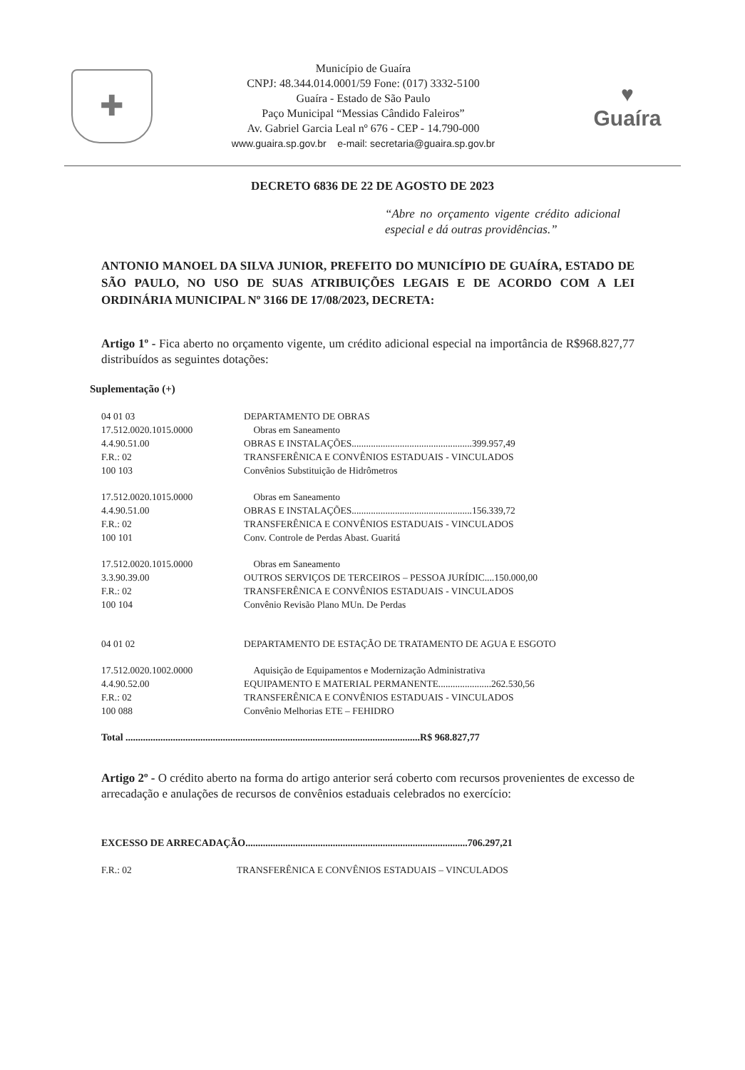✚
Município de Guaíra
CNPJ: 48.344.014.0001/59 Fone: (017) 3332-5100
Guaíra - Estado de São Paulo
Paço Municipal “Messias Cândido Faleiros”
Av. Gabriel Garcia Leal nº 676 - CEP - 14.790-000
www.guaira.sp.gov.br e-mail: secretaria@guaira.sp.gov.br
♥
Guaíra
DECRETO 6836 DE 22 DE AGOSTO DE 2023
“Abre no orçamento vigente crédito adicional especial e dá outras providências.”
ANTONIO MANOEL DA SILVA JUNIOR, PREFEITO DO MUNICÍPIO DE GUAÍRA, ESTADO DE SÃO PAULO, NO USO DE SUAS ATRIBUIÇÕES LEGAIS E DE ACORDO COM A LEI ORDINÁRIA MUNICIPAL Nº 3166 DE 17/08/2023, DECRETA:
Artigo 1º - Fica aberto no orçamento vigente, um crédito adicional especial na importância de R$968.827,77 distribuídos as seguintes dotações:
Suplementação (+)
| 04 01 03 | DEPARTAMENTO DE OBRAS |
| 17.512.0020.1015.0000 | Obras em Saneamento |
| 4.4.90.51.00 | OBRAS E INSTALAÇÕES..................................................399.957,49 |
| F.R.: 02 | TRANSFERÊNICA E CONVÊNIOS ESTADUAIS - VINCULADOS |
| 100 103 | Convênios Substituição de Hidrômetros |
| 17.512.0020.1015.0000 | Obras em Saneamento |
| 4.4.90.51.00 | OBRAS E INSTALAÇÕES..................................................156.339,72 |
| F.R.: 02 | TRANSFERÊNICA E CONVÊNIOS ESTADUAIS - VINCULADOS |
| 100 101 | Conv. Controle de Perdas Abast. Guaritá |
| 17.512.0020.1015.0000 | Obras em Saneamento |
| 3.3.90.39.00 | OUTROS SERVIÇOS DE TERCEIROS – PESSOA JURÍDIC....150.000,00 |
| F.R.: 02 | TRANSFERÊNICA E CONVÊNIOS ESTADUAIS - VINCULADOS |
| 100 104 | Convênio Revisão Plano MUn. De Perdas |
| 04 01 02 | DEPARTAMENTO DE ESTAÇÃO DE TRATAMENTO DE AGUA E ESGOTO |
| 17.512.0020.1002.0000 | Aquisição de Equipamentos e Modernização Administrativa |
| 4.4.90.52.00 | EQUIPAMENTO E MATERIAL PERMANENTE......................262.530,56 |
| F.R.: 02 | TRANSFERÊNICA E CONVÊNIOS ESTADUAIS - VINCULADOS |
| 100 088 | Convênio Melhorias ETE – FEHIDRO |
Total ......................................................................................................................R$ 968.827,77
Artigo 2º - O crédito aberto na forma do artigo anterior será coberto com recursos provenientes de excesso de arrecadação e anulações de recursos de convênios estaduais celebrados no exercício:
EXCESSO DE ARRECADAÇÃO.........................................................................................706.297,21
| F.R.: 02 | TRANSFERÊNICA E CONVÊNIOS ESTADUAIS – VINCULADOS |